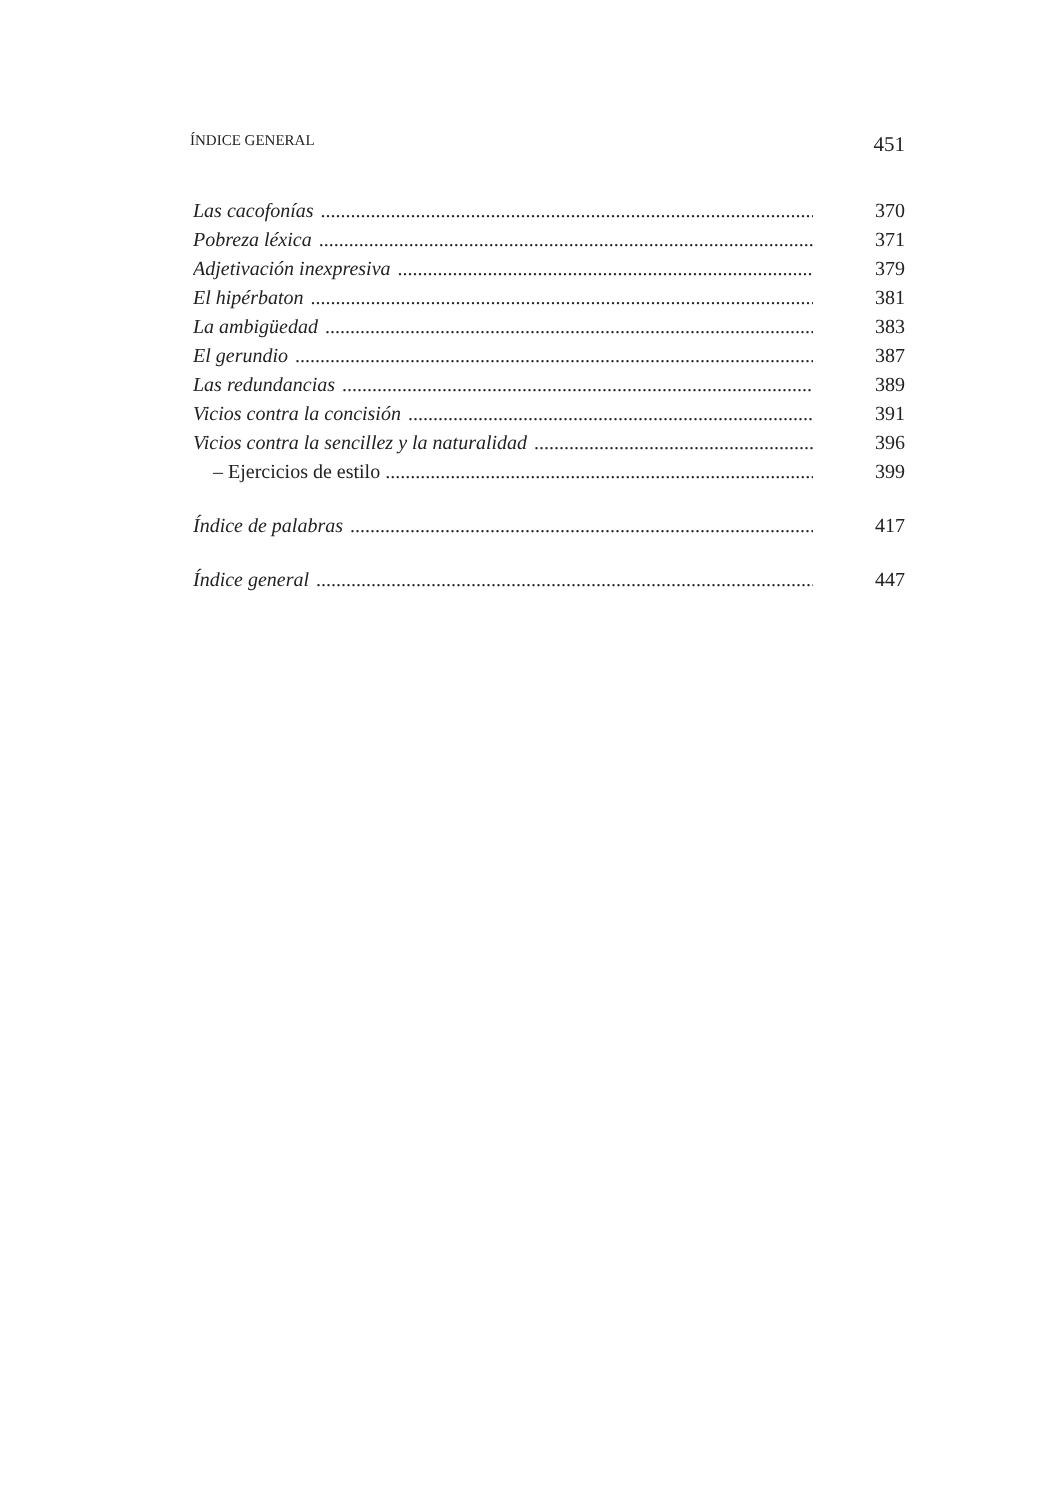ÍNDICE GENERAL 451
Las cacofonías 370
Pobreza léxica 371
Adjetivación inexpresiva 379
El hipérbaton 381
La ambigüedad 383
El gerundio 387
Las redundancias 389
Vicios contra la concisión 391
Vicios contra la sencillez y la naturalidad 396
– Ejercicios de estilo 399
Índice de palabras 417
Índice general 447